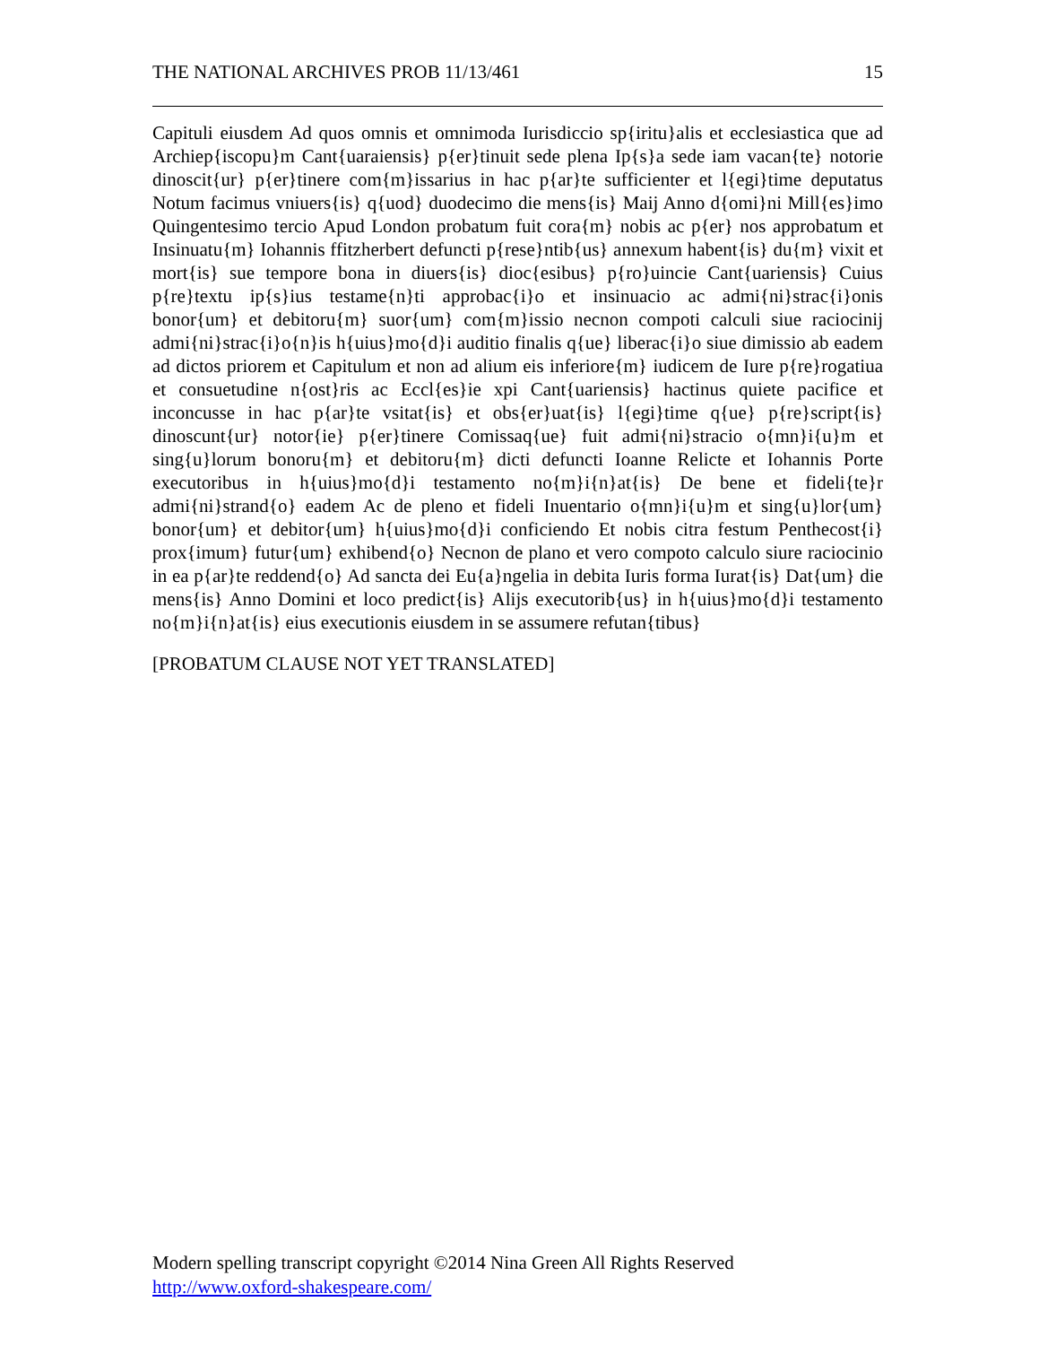THE NATIONAL ARCHIVES PROB 11/13/461 15
Capituli eiusdem Ad quos omnis et omnimoda Iurisdiccio sp{iritu}alis et ecclesiastica que ad Archiep{iscopu}m Cant{uaraiensis} p{er}tinuit sede plena Ip{s}a sede iam vacan{te} notorie dinoscit{ur} p{er}tinere com{m}issarius in hac p{ar}te sufficienter et l{egi}time deputatus Notum facimus vniuers{is} q{uod} duodecimo die mens{is} Maij Anno d{omi}ni Mill{es}imo Quingentesimo tercio Apud London probatum fuit cora{m} nobis ac p{er} nos approbatum et Insinuatu{m} Iohannis ffitzherbert defuncti p{rese}ntib{us} annexum habent{is} du{m} vixit et mort{is} sue tempore bona in diuers{is} dioc{esibus} p{ro}uincie Cant{uariensis} Cuius p{re}textu ip{s}ius testame{n}ti approbac{i}o et insinuacio ac admi{ni}strac{i}onis bonor{um} et debitoru{m} suor{um} com{m}issio necnon compoti calculi siue raciocinij admi{ni}strac{i}o{n}is h{uius}mo{d}i auditio finalis q{ue} liberac{i}o siue dimissio ab eadem ad dictos priorem et Capitulum et non ad alium eis inferiore{m} iudicem de Iure p{re}rogatiua et consuetudine n{ost}ris ac Eccl{es}ie xpi Cant{uariensis} hactinus quiete pacifice et inconcusse in hac p{ar}te vsitat{is} et obs{er}uat{is} l{egi}time q{ue} p{re}script{is} dinoscunt{ur} notor{ie} p{er}tinere Comissaq{ue} fuit admi{ni}stracio o{mn}i{u}m et sing{u}lorum bonoru{m} et debitoru{m} dicti defuncti Ioanne Relicte et Iohannis Porte executoribus in h{uius}mo{d}i testamento no{m}i{n}at{is} De bene et fideli{te}r admi{ni}strand{o} eadem Ac de pleno et fideli Inuentario o{mn}i{u}m et sing{u}lor{um} bonor{um} et debitor{um} h{uius}mo{d}i conficiendo Et nobis citra festum Penthecost{i} prox{imum} futur{um} exhibend{o} Necnon de plano et vero compoto calculo siure raciocinio in ea p{ar}te reddend{o} Ad sancta dei Eu{a}ngelia in debita Iuris forma Iurat{is} Dat{um} die mens{is} Anno Domini et loco predict{is} Alijs executorib{us} in h{uius}mo{d}i testamento no{m}i{n}at{is} eius executionis eiusdem in se assumere refutan{tibus}
[PROBATUM CLAUSE NOT YET TRANSLATED]
Modern spelling transcript copyright ©2014 Nina Green All Rights Reserved
http://www.oxford-shakespeare.com/